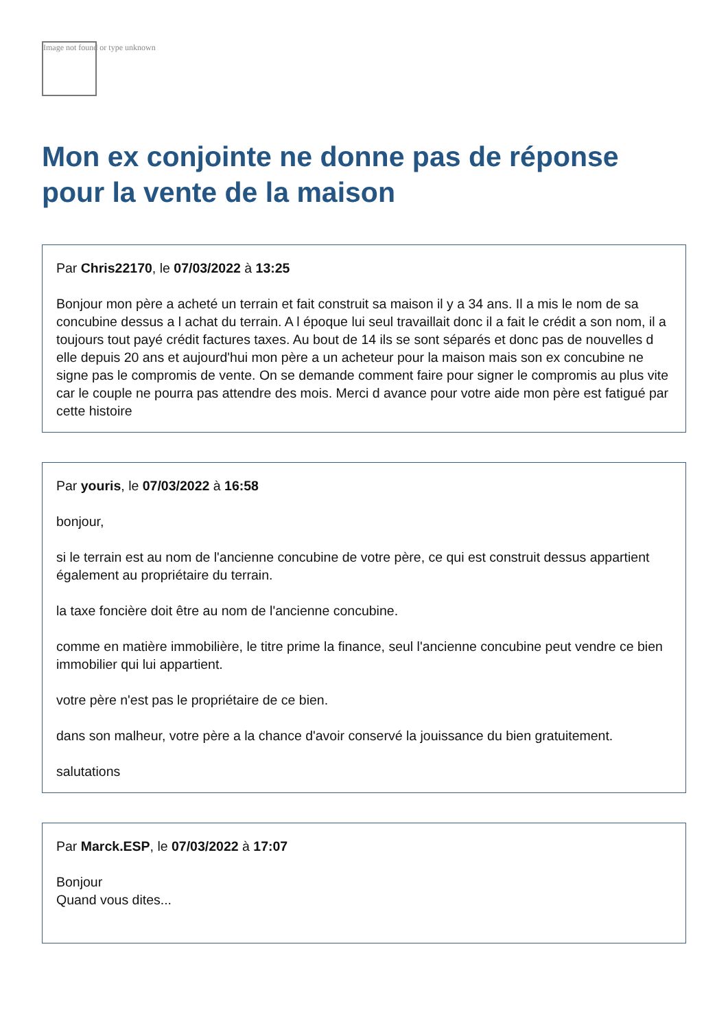Image not found or type unknown
Mon ex conjointe ne donne pas de réponse pour la vente de la maison
Par Chris22170, le 07/03/2022 à 13:25
Bonjour mon père a acheté un terrain et fait construit sa maison il y a 34 ans. Il a mis le nom de sa concubine dessus a l achat du terrain. A l époque lui seul travaillait donc il a fait le crédit a son nom, il a toujours tout payé crédit factures taxes. Au bout de 14 ils se sont séparés et donc pas de nouvelles d elle depuis 20 ans et aujourd'hui mon père a un acheteur pour la maison mais son ex concubine ne signe pas le compromis de vente. On se demande comment faire pour signer le compromis au plus vite car le couple ne pourra pas attendre des mois. Merci d avance pour votre aide mon père est fatigué par cette histoire
Par youris, le 07/03/2022 à 16:58
bonjour,
si le terrain est au nom de l'ancienne concubine de votre père, ce qui est construit dessus appartient également au propriétaire du terrain.
la taxe foncière doit être au nom de l'ancienne concubine.
comme en matière immobilière, le titre prime la finance, seul l'ancienne concubine peut vendre ce bien immobilier qui lui appartient.
votre père n'est pas le propriétaire de ce bien.
dans son malheur, votre père a la chance d'avoir conservé la jouissance du bien gratuitement.
salutations
Par Marck.ESP, le 07/03/2022 à 17:07
Bonjour
Quand vous dites...